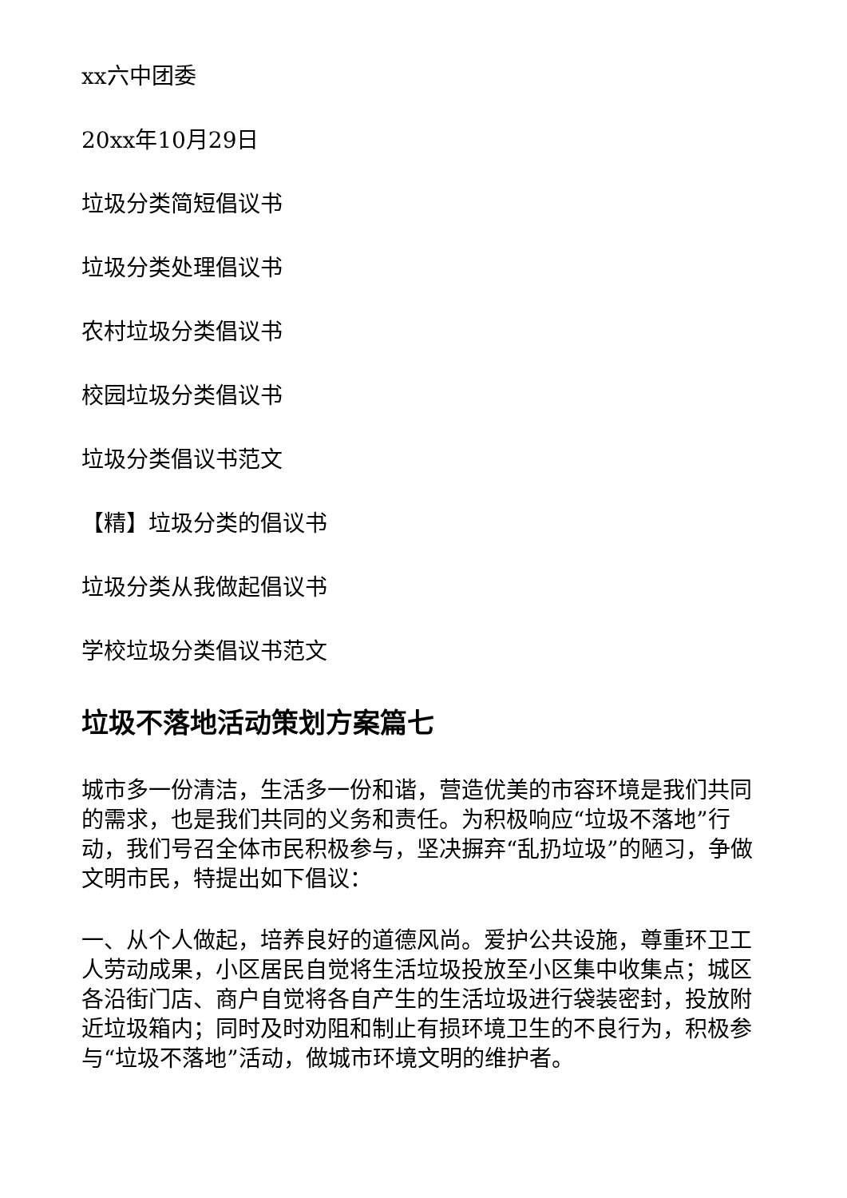xx六中团委
20xx年10月29日
垃圾分类简短倡议书
垃圾分类处理倡议书
农村垃圾分类倡议书
校园垃圾分类倡议书
垃圾分类倡议书范文
【精】垃圾分类的倡议书
垃圾分类从我做起倡议书
学校垃圾分类倡议书范文
垃圾不落地活动策划方案篇七
城市多一份清洁，生活多一份和谐，营造优美的市容环境是我们共同的需求，也是我们共同的义务和责任。为积极响应“垃圾不落地”行动，我们号召全体市民积极参与，坚决摒弃“乱扔垃圾”的陋习，争做文明市民，特提出如下倡议：
一、从个人做起，培养良好的道德风尚。爱护公共设施，尊重环卫工人劳动成果，小区居民自觉将生活垃圾投放至小区集中收集点；城区各沿街门店、商户自觉将各自产生的生活垃圾进行袋装密封，投放附近垃圾箱内；同时及时劝阻和制止有损环境卫生的不良行为，积极参与“垃圾不落地”活动，做城市环境文明的维护者。